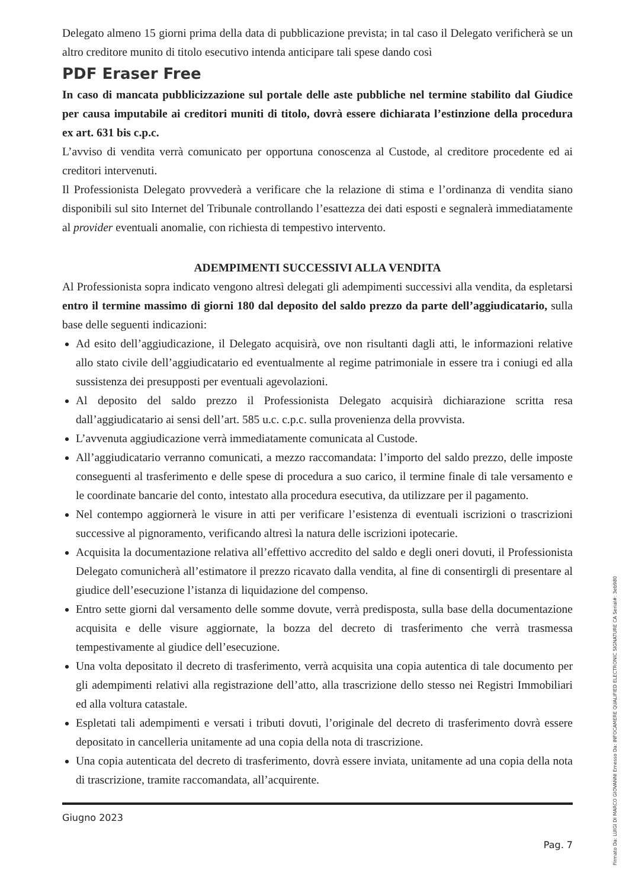Delegato almeno 15 giorni prima della data di pubblicazione prevista; in tal caso il Delegato verificherà se un altro creditore munito di titolo esecutivo intenda anticipare tali spese dando così
PDF Eraser Free
In caso di mancata pubblicizzazione sul portale delle aste pubbliche nel termine stabilito dal Giudice per causa imputabile ai creditori muniti di titolo, dovrà essere dichiarata l’estinzione della procedura ex art. 631 bis c.p.c.
L’avviso di vendita verrà comunicato per opportuna conoscenza al Custode, al creditore procedente ed ai creditori intervenuti.
Il Professionista Delegato provvederà a verificare che la relazione di stima e l’ordinanza di vendita siano disponibili sul sito Internet del Tribunale controllando l’esattezza dei dati esposti e segnalerà immediatamente al provider eventuali anomalie, con richiesta di tempestivo intervento.
ADEMPIMENTI SUCCESSIVI ALLA VENDITA
Al Professionista sopra indicato vengono altresì delegati gli adempimenti successivi alla vendita, da espletarsi entro il termine massimo di giorni 180 dal deposito del saldo prezzo da parte dell’aggiudicatario, sulla base delle seguenti indicazioni:
Ad esito dell’aggiudicazione, il Delegato acquisirà, ove non risultanti dagli atti, le informazioni relative allo stato civile dell’aggiudicatario ed eventualmente al regime patrimoniale in essere tra i coniugi ed alla sussistenza dei presupposti per eventuali agevolazioni.
Al deposito del saldo prezzo il Professionista Delegato acquisirà dichiarazione scritta resa dall’aggiudicatario ai sensi dell’art. 585 u.c. c.p.c. sulla provenienza della provvista.
L’avvenuta aggiudicazione verrà immediatamente comunicata al Custode.
All’aggiudicatario verranno comunicati, a mezzo raccomandata: l’importo del saldo prezzo, delle imposte conseguenti al trasferimento e delle spese di procedura a suo carico, il termine finale di tale versamento e le coordinate bancarie del conto, intestato alla procedura esecutiva, da utilizzare per il pagamento.
Nel contempo aggiornerà le visure in atti per verificare l’esistenza di eventuali iscrizioni o trascrizioni successive al pignoramento, verificando altresì la natura delle iscrizioni ipotecarie.
Acquisita la documentazione relativa all’effettivo accredito del saldo e degli oneri dovuti, il Professionista Delegato comunicherà all’estimatore il prezzo ricavato dalla vendita, al fine di consentirgli di presentare al giudice dell’esecuzione l’istanza di liquidazione del compenso.
Entro sette giorni dal versamento delle somme dovute, verrà predisposta, sulla base della documentazione acquisita e delle visure aggiornate, la bozza del decreto di trasferimento che verrà trasmessa tempestivamente al giudice dell’esecuzione.
Una volta depositato il decreto di trasferimento, verrà acquisita una copia autentica di tale documento per gli adempimenti relativi alla registrazione dell’atto, alla trascrizione dello stesso nei Registri Immobiliari ed alla voltura catastale.
Espletati tali adempimenti e versati i tributi dovuti, l’originale del decreto di trasferimento dovrà essere depositato in cancelleria unitamente ad una copia della nota di trascrizione.
Una copia autenticata del decreto di trasferimento, dovrà essere inviata, unitamente ad una copia della nota di trascrizione, tramite raccomandata, all’acquirente.
Giugno 2023
Pag. 7
Firmato Da: LUIGI DI MARCO GIOVANNI Emesso Da: INFOCAMERE QUALIFIED ELECTRONIC SIGNATURE CA Serial#: 3eb980